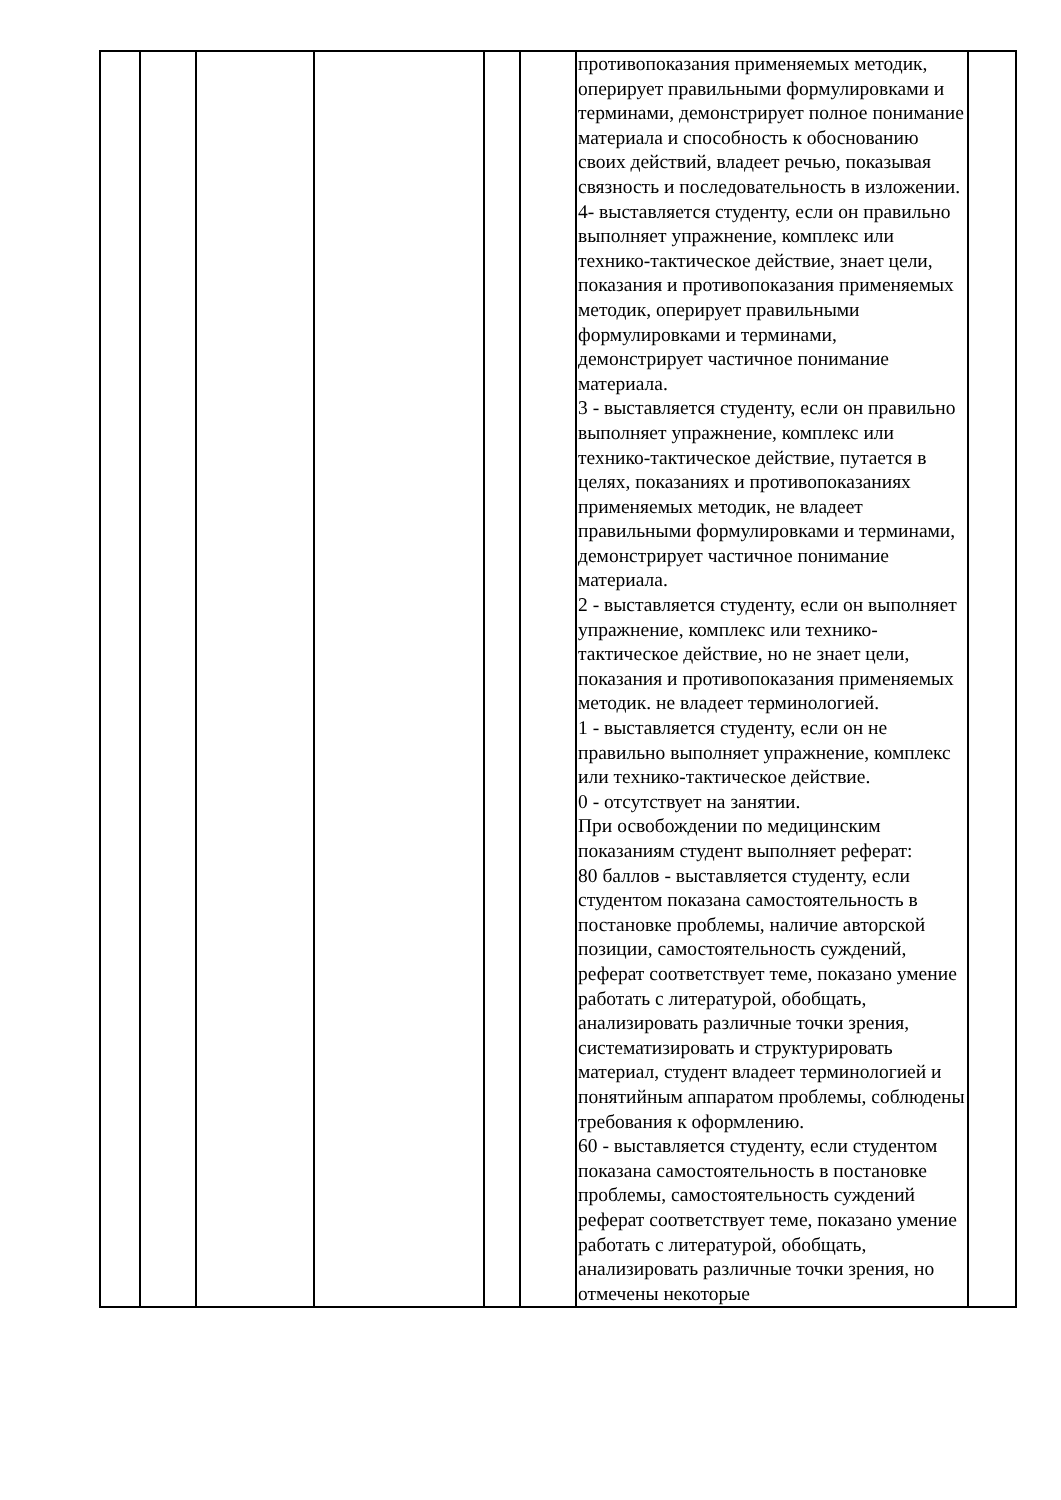| | | | | | | противопоказания применяемых методик, оперирует правильными формулировками и терминами, демонстрирует полное понимание материала и способность к обоснованию своих действий, владеет речью, показывая связность и последовательность в изложении. 4- выставляется студенту, если он правильно выполняет упражнение, комплекс или технико-тактическое действие, знает цели, показания и противопоказания применяемых методик, оперирует правильными формулировками и терминами, демонстрирует частичное понимание материала. 3 - выставляется студенту, если он правильно выполняет упражнение, комплекс или технико-тактическое действие, путается в целях, показаниях и противопоказаниях применяемых методик, не владеет правильными формулировками и терминами, демонстрирует частичное понимание материала. 2 - выставляется студенту, если он выполняет упражнение, комплекс или технико-тактическое действие, но не знает цели, показания и противопоказания применяемых методик. не владеет терминологией. 1 - выставляется студенту, если он не правильно выполняет упражнение, комплекс или технико-тактическое действие. 0 - отсутствует на занятии. При освобождении по медицинским показаниям студент выполняет реферат: 80 баллов - выставляется студенту, если студентом показана самостоятельность в постановке проблемы, наличие авторской позиции, самостоятельность суждений, реферат соответствует теме, показано умение работать с литературой, обобщать, анализировать различные точки зрения, систематизировать и структурировать материал, студент владеет терминологией и понятийным аппаратом проблемы, соблюдены требования к оформлению. 60 - выставляется студенту, если студентом показана самостоятельность в постановке проблемы, самостоятельность суждений реферат соответствует теме, показано умение работать с литературой, обобщать, анализировать различные точки зрения, но отмечены некоторые | |